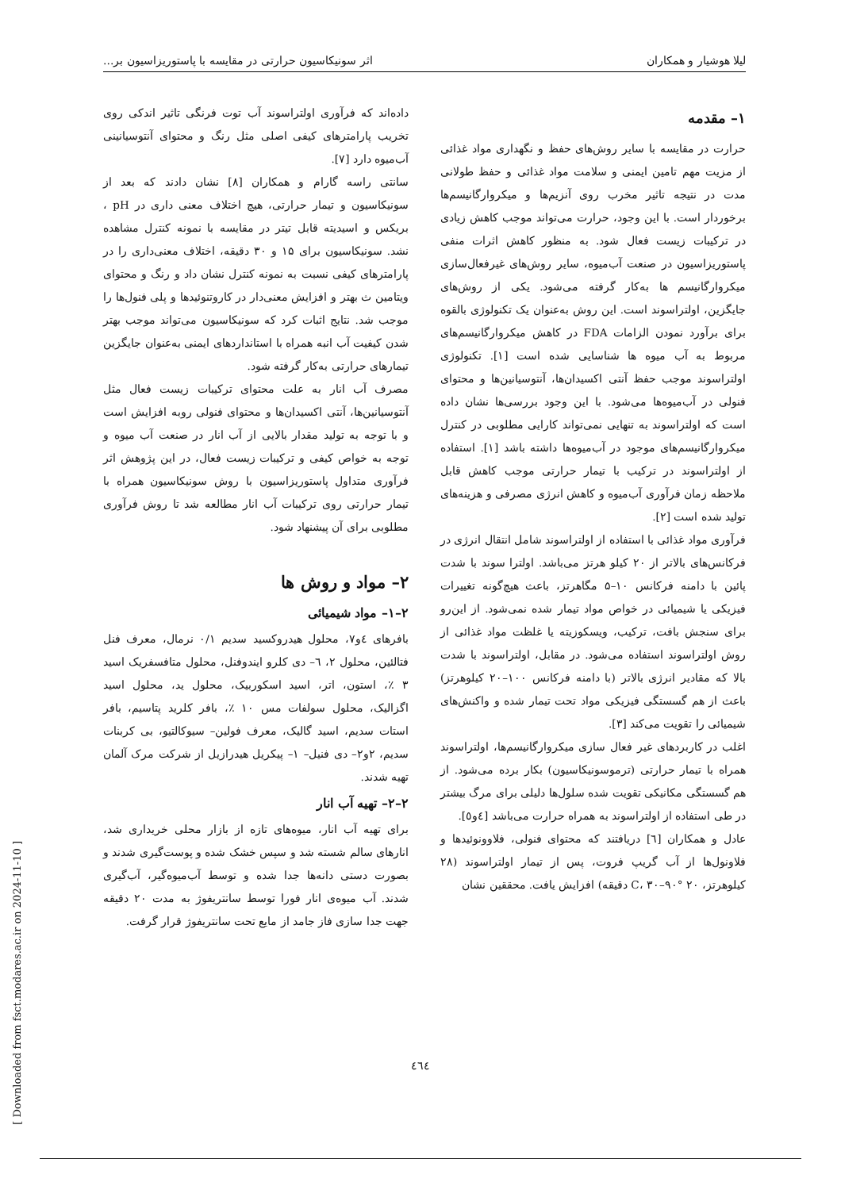لیلا هوشیار و همکاران اثر سونیکاسیون حرارتی در مقایسه با پاستوریزاسیون بر...
۱– مقدمه
حرارت در مقایسه با سایر روش‌های حفظ و نگهداری مواد غذائی از مزیت مهم تامین ایمنی و سلامت مواد غذائی و حفظ طولانی مدت در نتیجه تاثیر مخرب روی آنزیم‌ها و میکروارگانیسم‌ها برخوردار است. با این وجود، حرارت می‌تواند موجب کاهش زیادی در ترکیبات زیست فعال شود. به منظور کاهش اثرات منفی پاستوریزاسیون در صنعت آب‌میوه، سایر روش‌های غیرفعال‌سازی میکروارگانیسم ها به‌کار گرفته می‌شود. یکی از روش‌های جایگزین، اولتراسوند است. این روش به‌عنوان یک تکنولوژی بالقوه برای برآورد نمودن الزامات FDA در کاهش میکروارگانیسم‌های مربوط به آب میوه ها شناسایی شده است [۱]. تکنولوژی اولتراسوند موجب حفظ آنتی اکسیدان‌ها، آنتوسیانین‌ها و محتوای فنولی در آب‌میوه‌ها می‌شود. با این وجود بررسی‌ها نشان داده است که اولتراسوند به تنهایی نمی‌تواند کارایی مطلوبی در کنترل میکروارگانیسم‌های موجود در آب‌میوه‌ها داشته باشد [۱]. استفاده از اولتراسوند در ترکیب با تیمار حرارتی موجب کاهش قابل ملاحظه زمان فرآوری آب‌میوه و کاهش انرژی مصرفی و هزینه‌های تولید شده است [۲].
فرآوری مواد غذائی با استفاده از اولتراسوند شامل انتقال انرژی در فرکانس‌های بالاتر از ۲۰ کیلو هرتز می‌باشد. اولترا سوند با شدت پائین با دامنه فرکانس ۱۰–۵ مگاهرتز، باعث هیچ‌گونه تغییرات فیزیکی یا شیمیائی در خواص مواد تیمار شده نمی‌شود. از این‌رو برای سنجش بافت، ترکیب، ویسکوزیته یا غلظت مواد غذائی از روش اولتراسوند استفاده می‌شود. در مقابل، اولتراسوند با شدت بالا که مقادیر انرژی بالاتر (با دامنه فرکانس ۱۰۰–۲۰ کیلوهرتز) باعث از هم گسستگی فیزیکی مواد تحت تیمار شده و واکنش‌های شیمیائی را تقویت می‌کند [۳].
اغلب در کاربردهای غیر فعال سازی میکروارگانیسم‌ها، اولتراسوند همراه با تیمار حرارتی (ترموسونیکاسیون) بکار برده می‌شود. از هم گسستگی مکانیکی تقویت شده سلول‌ها دلیلی برای مرگ بیشتر در طی استفاده از اولتراسوند به همراه حرارت می‌باشد [٤و٥].
عادل و همکاران [٦] دریافتند که محتوای فنولی، فلاوونوئیدها و فلاونول‌ها از آب گریپ فروت، پس از تیمار اولتراسوند (۲۸ کیلوهرتز، ۲۰ °C، ۳۰–۹۰ دقیقه) افزایش یافت. محققین نشان
داده‌اند که فرآوری اولتراسوند آب توت فرنگی تاثیر اندکی روی تخریب پارامترهای کیفی اصلی مثل رنگ و محتوای آنتوسیانینی آب‌میوه دارد [۷].
سانتی راسه گارام و همکاران [۸] نشان دادند که بعد از سونیکاسیون و تیمار حرارتی، هیچ اختلاف معنی داری در pH ، بریکس و اسیدیته قابل تیتر در مقایسه با نمونه کنترل مشاهده نشد. سونیکاسیون برای ۱۵ و ۳۰ دقیقه، اختلاف معنی‌داری را در پارامترهای کیفی نسبت به نمونه کنترل نشان داد و رنگ و محتوای ویتامین ث بهتر و افزایش معنی‌دار در کاروتنوئیدها و پلی فنول‌ها را موجب شد. نتایج اثبات کرد که سونیکاسیون می‌تواند موجب بهتر شدن کیفیت آب انبه همراه با استانداردهای ایمنی به‌عنوان جایگزین تیمارهای حرارتی به‌کار گرفته شود.
مصرف آب انار به علت محتوای ترکیبات زیست فعال مثل آنتوسیانین‌ها، آنتی اکسیدان‌ها و محتوای فنولی روبه افزایش است و با توجه به تولید مقدار بالایی از آب انار در صنعت آب میوه و توجه به خواص کیفی و ترکیبات زیست فعال، در این پژوهش اثر فرآوری متداول پاستوریزاسیون با روش سونیکاسیون همراه با تیمار حرارتی روی ترکیبات آب انار مطالعه شد تا روش فرآوری مطلوبی برای آن پیشنهاد شود.
۲– مواد و روش ها
۲–۱– مواد شیمیائی
بافرهای ٤و۷، محلول هیدروکسید سدیم ۰/۱ نرمال، معرف فنل فتالئین، محلول ۲، ٦– دی کلرو ایندوفنل، محلول متافسفریک اسید ۳ ٪، استون، اتر، اسید اسکوربیک، محلول ید، محلول اسید اگزالیک، محلول سولفات مس ۱۰ ٪، بافر کلرید پتاسیم، بافر استات سدیم، اسید گالیک، معرف فولین– سیوکالتیو، بی کربنات سدیم، ۲و۲– دی فنیل– ۱– پیکریل هیدرازیل از شرکت مرک آلمان تهیه شدند.
۲–۲– تهیه آب انار
برای تهیه آب انار، میوه‌های تازه از بازار محلی خریداری شد، انارهای سالم شسته شد و سپس خشک شده و پوست‌گیری شدند و بصورت دستی دانه‌ها جدا شده و توسط آب‌میوه‌گیر، آب‌گیری شدند. آب میوه‌ی انار فورا توسط سانتریفوژ به مدت ۲۰ دقیقه جهت جدا سازی فاز جامد از مایع تحت سانتریفوژ قرار گرفت.
[ Downloaded from fsct.modares.ac.ir on 2024-11-10 ]
٤٦٤